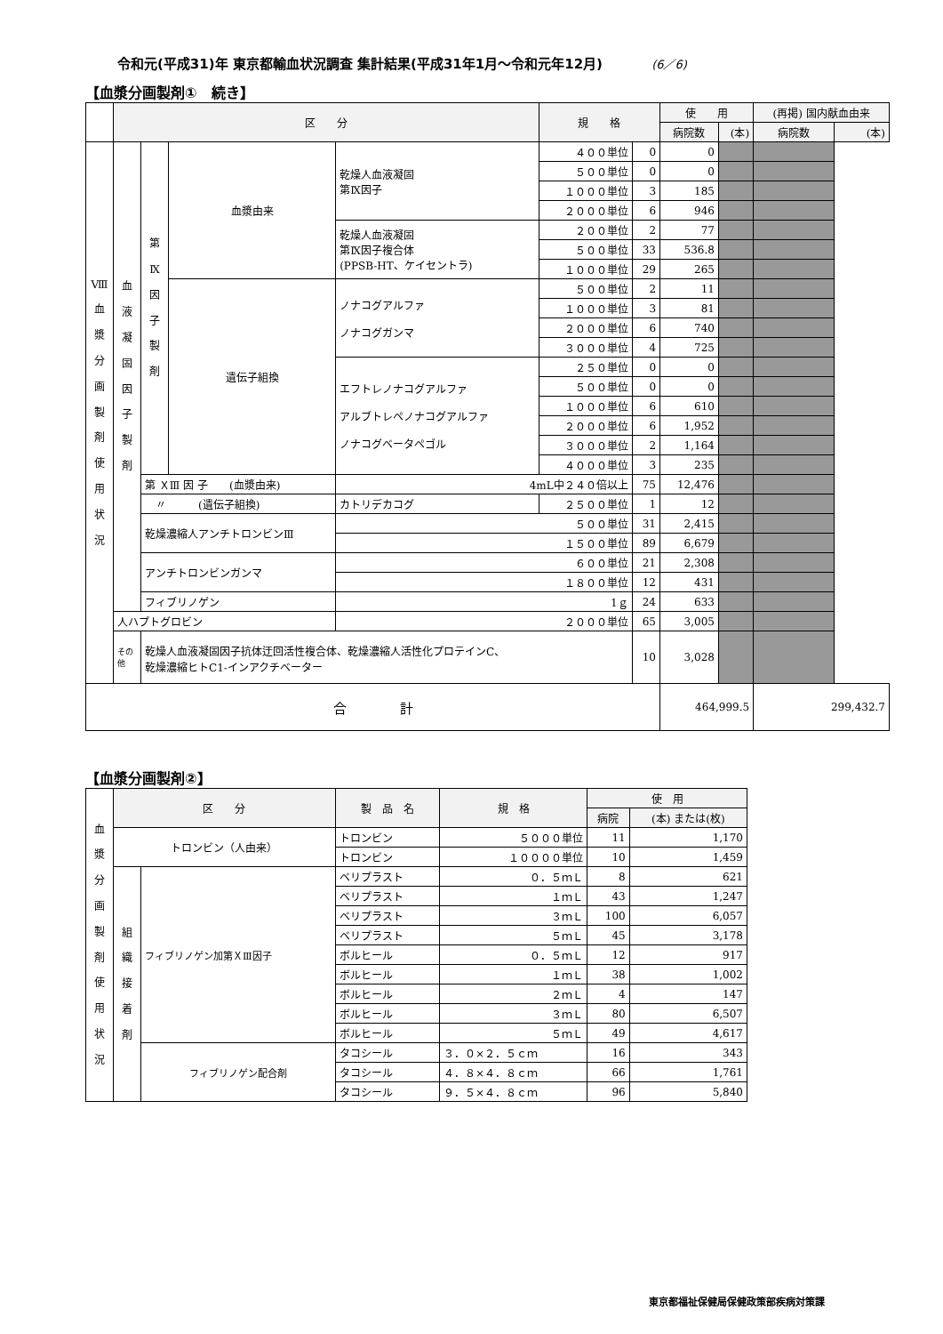令和元(平成31)年 東京都輸血状況調査 集計結果(平成31年1月～令和元年12月) (6／6)
【血漿分画製剤①　続き】
| | 区 分 | | | | 規 格 | | 使 用 | | (再掲) 国内献血由来 | |
| --- | --- | --- | --- | --- | --- | --- | --- | --- | --- | --- |
| | | | | | | | 病院数 | (本) | 病院数 | (本) |
| Ⅷ 血 漿 分 画 製 剤 使 用 状 況 | 血 液 凝 固 因 子 製 剤 | 第 Ⅸ 因 子 製 剤 | 血漿由来 | 乾燥人血液凝固 第Ⅸ因子 | ４００単位 | 0 | 0 | | | |
| | | | | | ５００単位 | 0 | 0 | | | |
| | | | | | １０００単位 | 3 | 185 | | | |
| | | | | | ２０００単位 | 6 | 946 | | | |
| | | | | 乾燥人血液凝固 第Ⅸ因子複合体 (PPSB-HT、ケイセントラ) | ２００単位 | 2 | 77 | | | |
| | | | | | ５００単位 | 33 | 536.8 | | | |
| | | | | | １０００単位 | 29 | 265 | | | |
| | | | 遺伝子組換 | ノナコグアルファ ノナコグガンマ | ５００単位 | 2 | 11 | | | |
| | | | | | １０００単位 | 3 | 81 | | | |
| | | | | | ２０００単位 | 6 | 740 | | | |
| | | | | | ３０００単位 | 4 | 725 | | | |
| | | | | エフトレノナコグアルファ アルブトレペノナコグアルファ ノナコグベータペゴル | ２５０単位 | 0 | 0 | | | |
| | | | | | ５００単位 | 0 | 0 | | | |
| | | | | | １０００単位 | 6 | 610 | | | |
| | | | | | ２０００単位 | 6 | 1,952 | | | |
| | | | | | ３０００単位 | 2 | 1,164 | | | |
| | | | | | ４０００単位 | 3 | 235 | | | |
| | | 第 ＸⅢ 因 子 (血漿由来) | | 4mL中２４０倍以上 | | 75 | 12,476 | | | |
| | | 〃 (遺伝子組換) | | カトリデカコグ | ２５００単位 | 1 | 12 | | | |
| | | 乾燥濃縮人アンチトロンビンⅢ | | ５００単位 | | 31 | 2,415 | | | |
| | | | | １５００単位 | | 89 | 6,679 | | | |
| | | アンチトロンビンガンマ | | ６００単位 | | 21 | 2,308 | | | |
| | | | | １８００単位 | | 12 | 431 | | | |
| | | フィブリノゲン | | 1ｇ | | 24 | 633 | | | |
| | 人ハプトグロビン | | | ２０００単位 | | 65 | 3,005 | | | |
| | その他 | 乾燥人血液凝固因子抗体迂回活性複合体、乾燥濃縮人活性化プロテインC、 乾燥濃縮ヒトC1-インアクチベーター | | | | 10 | 3,028 | | | |
| 合 計 | | | | | | | 464,999.5 | | 299,432.7 | |
【血漿分画製剤②】
| 血 漿 分 画 製 剤 使 用 状 況 | 区 分 | | 製 品 名 | 規 格 | 使 用 | |
| --- | --- | --- | --- | --- | --- | --- |
| | | | | | 病院 | (本) または(枚) |
| | トロンビン（人由来） | | トロンビン | ５０００単位 | 11 | 1,170 |
| | | | トロンビン | １００００単位 | 10 | 1,459 |
| | 組 織 接 着 剤 | フィブリノゲン加第ＸⅢ因子 | ベリプラスト | ０．５ｍＬ | 8 | 621 |
| | | | ベリプラスト | １ｍＬ | 43 | 1,247 |
| | | | ベリプラスト | ３ｍＬ | 100 | 6,057 |
| | | | ベリプラスト | ５ｍＬ | 45 | 3,178 |
| | | | ボルヒール | ０．５ｍＬ | 12 | 917 |
| | | | ボルヒール | １ｍＬ | 38 | 1,002 |
| | | | ボルヒール | ２ｍＬ | 4 | 147 |
| | | | ボルヒール | ３ｍＬ | 80 | 6,507 |
| | | | ボルヒール | ５ｍＬ | 49 | 4,617 |
| | | フィブリノゲン配合剤 | タコシール | ３．０×２．５ｃｍ | 16 | 343 |
| | | | タコシール | ４．８×４．８ｃｍ | 66 | 1,761 |
| | | | タコシール | ９．５×４．８ｃｍ | 96 | 5,840 |
東京都福祉保健局保健政策部疾病対策課